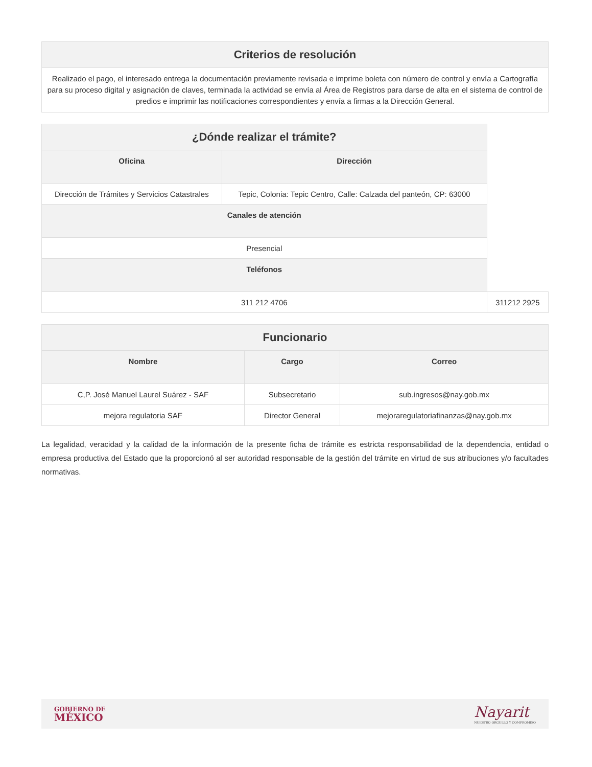| Criterios de resolución |
| --- |
| Realizado el pago, el interesado entrega la documentación previamente revisada e imprime boleta con número de control y envía a Cartografía para su proceso digital y asignación de claves, terminada la actividad se envía al Área de Registros para darse de alta en el sistema de control de predios e imprimir las notificaciones correspondientes y envía a firmas a la Dirección General. |
| ¿Dónde realizar el trámite? | | |
| Oficina | Dirección | |
| Dirección de Trámites y Servicios Catastrales | Tepic, Colonia: Tepic Centro, Calle: Calzada del panteón, CP: 63000 | |
| Canales de atención | | |
| Presencial | | |
| Teléfonos | | |
| 311 212 4706 | | 311212 2925 |
| Funcionario | | |
| --- | --- | --- |
| Nombre | Cargo | Correo |
| C,P. José Manuel Laurel Suárez - SAF | Subsecretario | sub.ingresos@nay.gob.mx |
| mejora regulatoria SAF | Director General | mejoraregulatoriafinanzas@nay.gob.mx |
La legalidad, veracidad y la calidad de la información de la presente ficha de trámite es estricta responsabilidad de la dependencia, entidad o empresa productiva del Estado que la proporcionó al ser autoridad responsable de la gestión del trámite en virtud de sus atribuciones y/o facultades normativas.
GOBIERNO DE
MÉXICO
Nayarit
NUESTRO ORGULLO Y COMPROMISO